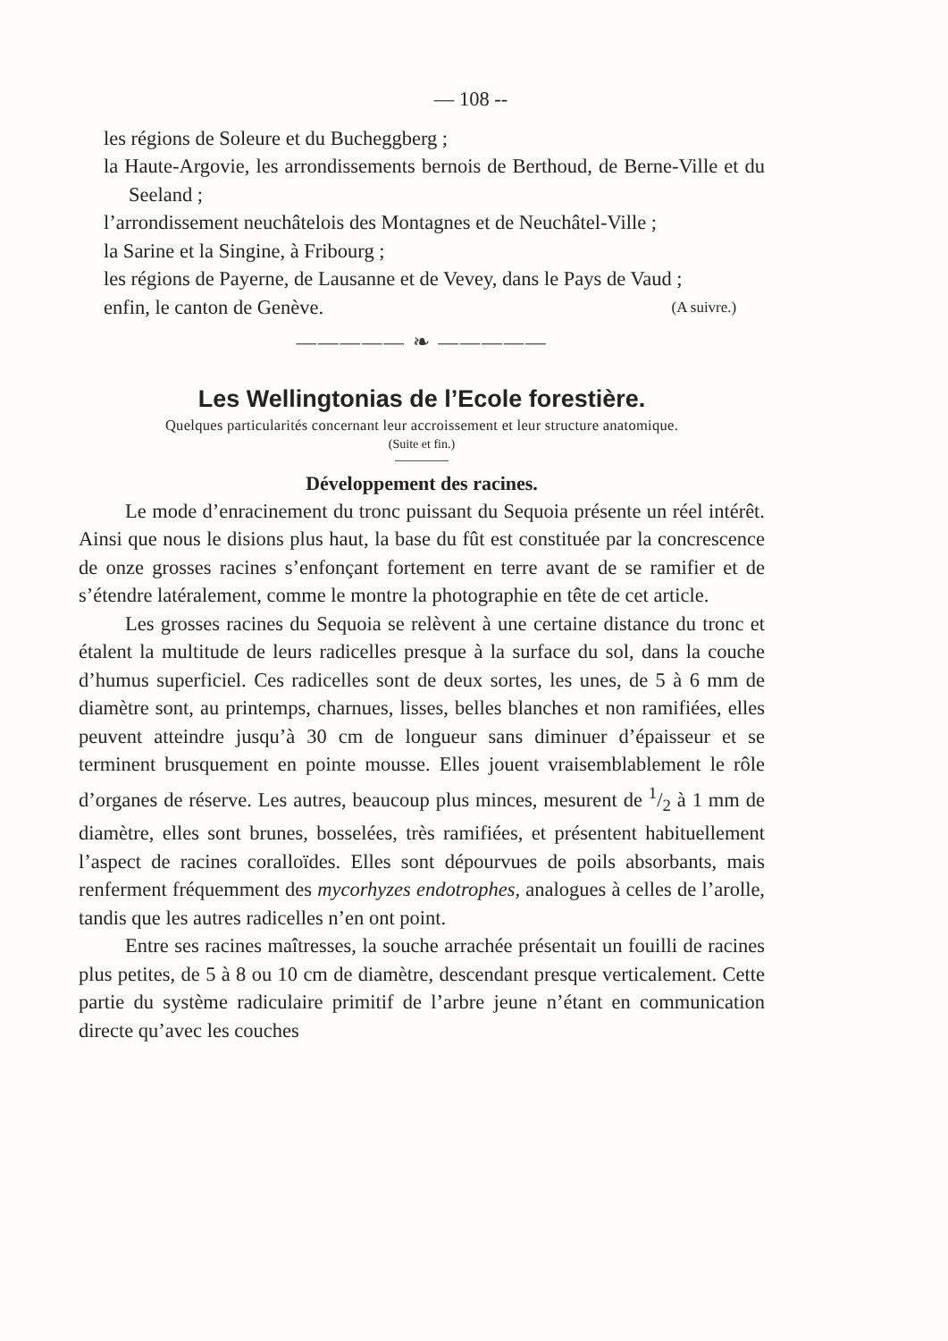— 108 --
les régions de Soleure et du Bucheggberg ;
la Haute-Argovie, les arrondissements bernois de Berthoud, de Berne-Ville et du Seeland ;
l’arrondissement neuchâtelois des Montagnes et de Neuchâtel-Ville ;
la Sarine et la Singine, à Fribourg ;
les régions de Payerne, de Lausanne et de Vevey, dans le Pays de Vaud ;
enfin, le canton de Genève. (A suivre.)
————— ❧ —————
Les Wellingtonias de l’Ecole forestière.
Quelques particularités concernant leur accroissement et leur structure anatomique.
(Suite et fin.)
Développement des racines.
Le mode d’enracinement du tronc puissant du Sequoia présente un réel intérêt. Ainsi que nous le disions plus haut, la base du fût est constituée par la concrescence de onze grosses racines s’enfonçant fortement en terre avant de se ramifier et de s’étendre latéralement, comme le montre la photographie en tête de cet article.
Les grosses racines du Sequoia se relèvent à une certaine distance du tronc et étalent la multitude de leurs radicelles presque à la surface du sol, dans la couche d’humus superficiel. Ces radicelles sont de deux sortes, les unes, de 5 à 6 mm de diamètre sont, au printemps, charnues, lisses, belles blanches et non ramifiées, elles peuvent atteindre jusqu’à 30 cm de longueur sans diminuer d’épaisseur et se terminent brusquement en pointe mousse. Elles jouent vraisemblablement le rôle d’organes de réserve. Les autres, beaucoup plus minces, mesurent de 1/2 à 1 mm de diamètre, elles sont brunes, bosselées, très ramifiées, et présentent habituellement l’aspect de racines coralloïdes. Elles sont dépourvues de poils absorbants, mais renferment fréquemment des mycorhyzes endotrophes, analogues à celles de l’arolle, tandis que les autres radicelles n’en ont point.
Entre ses racines maîtresses, la souche arrachée présentait un fouilli de racines plus petites, de 5 à 8 ou 10 cm de diamètre, descendant presque verticalement. Cette partie du système radiculaire primitif de l’arbre jeune n’étant en communication directe qu’avec les couches